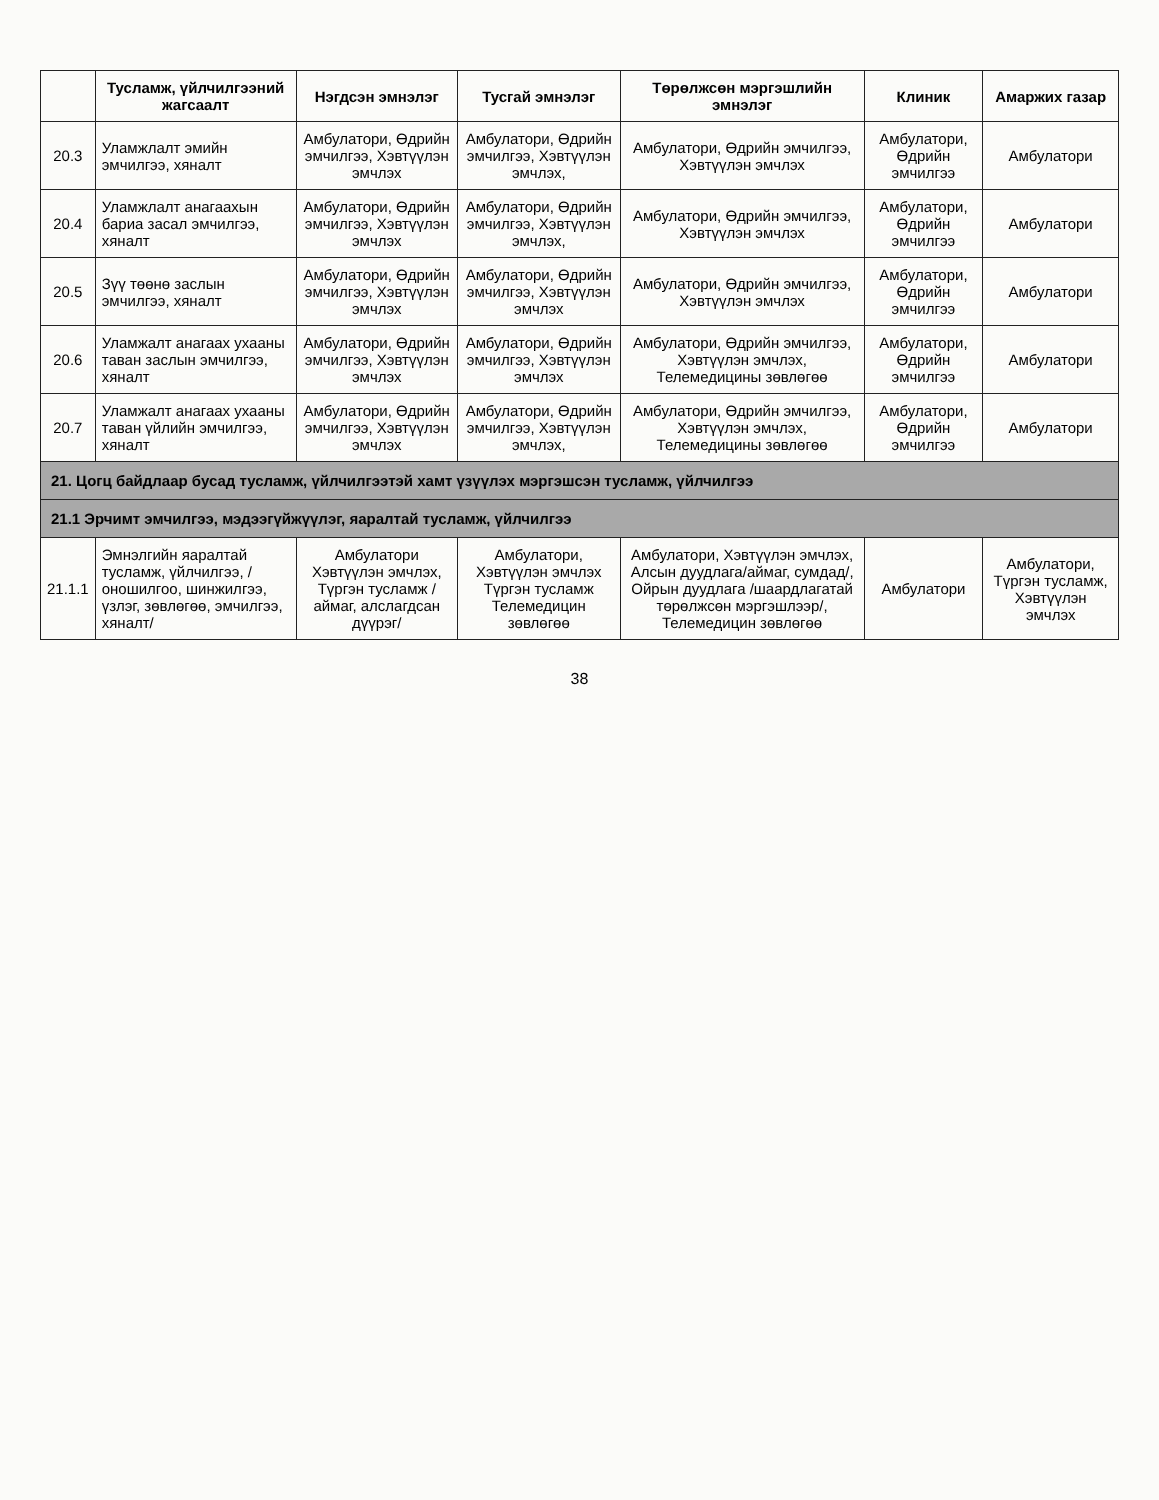| | Тусламж, үйлчилгээний жагсаалт | Нэгдсэн эмнэлэг | Тусгай эмнэлэг | Төрөлжсөн мэргэшлийн эмнэлэг | Клиник | Амаржих газар |
| --- | --- | --- | --- | --- | --- | --- |
| 20.3 | Уламжлалт эмийн эмчилгээ, хяналт | Амбулатори, Өдрийн эмчилгээ, Хэвтүүлэн эмчлэх | Амбулатори, Өдрийн эмчилгээ, Хэвтүүлэн эмчлэх, | Амбулатори, Өдрийн эмчилгээ, Хэвтүүлэн эмчлэх | Амбулатори, Өдрийн эмчилгээ | Амбулатори |
| 20.4 | Уламжлалт анагаахын бариа засал эмчилгээ, хяналт | Амбулатори, Өдрийн эмчилгээ, Хэвтүүлэн эмчлэх | Амбулатори, Өдрийн эмчилгээ, Хэвтүүлэн эмчлэх, | Амбулатори, Өдрийн эмчилгээ, Хэвтүүлэн эмчлэх | Амбулатори, Өдрийн эмчилгээ | Амбулатори |
| 20.5 | Зүү төөнө заслын эмчилгээ, хяналт | Амбулатори, Өдрийн эмчилгээ, Хэвтүүлэн эмчлэх | Амбулатори, Өдрийн эмчилгээ, Хэвтүүлэн эмчлэх | Амбулатори, Өдрийн эмчилгээ, Хэвтүүлэн эмчлэх | Амбулатори, Өдрийн эмчилгээ | Амбулатори |
| 20.6 | Уламжалт анагаах ухааны таван заслын эмчилгээ, хяналт | Амбулатори, Өдрийн эмчилгээ, Хэвтүүлэн эмчлэх | Амбулатори, Өдрийн эмчилгээ, Хэвтүүлэн эмчлэх | Амбулатори, Өдрийн эмчилгээ, Хэвтүүлэн эмчлэх, Телемедицины зөвлөгөө | Амбулатори, Өдрийн эмчилгээ | Амбулатори |
| 20.7 | Уламжалт анагаах ухааны таван үйлийн эмчилгээ, хяналт | Амбулатори, Өдрийн эмчилгээ, Хэвтүүлэн эмчлэх | Амбулатори, Өдрийн эмчилгээ, Хэвтүүлэн эмчлэх, | Амбулатори, Өдрийн эмчилгээ, Хэвтүүлэн эмчлэх, Телемедицины зөвлөгөө | Амбулатори, Өдрийн эмчилгээ | Амбулатори |
| 21. Цогц байдлаар бусад тусламж, үйлчилгээтэй хамт үзүүлэх мэргэшсэн тусламж, үйлчилгээ | | | | | | |
| 21.1 Эрчимт эмчилгээ, мэдээгүйжүүлэг, яаралтай тусламж, үйлчилгээ | | | | | | |
| 21.1.1 | Эмнэлгийн яаралтай тусламж, үйлчилгээ, /оношилгоо, шинжилгээ, үзлэг, зөвлөгөө, эмчилгээ, хяналт/ | Амбулатори Хэвтүүлэн эмчлэх, Түргэн тусламж /аймаг, алслагдсан дүүрэг/ | Амбулатори, Хэвтүүлэн эмчлэх Түргэн тусламж Телемедицин зөвлөгөө | Амбулатори, Хэвтүүлэн эмчлэх, Алсын дуудлага/аймаг, сумдад/, Ойрын дуудлага /шаардлагатай төрөлжсөн мэргэшлээр/, Телемедицин зөвлөгөө | Амбулатори | Амбулатори, Түргэн тусламж, Хэвтүүлэн эмчлэх |
38